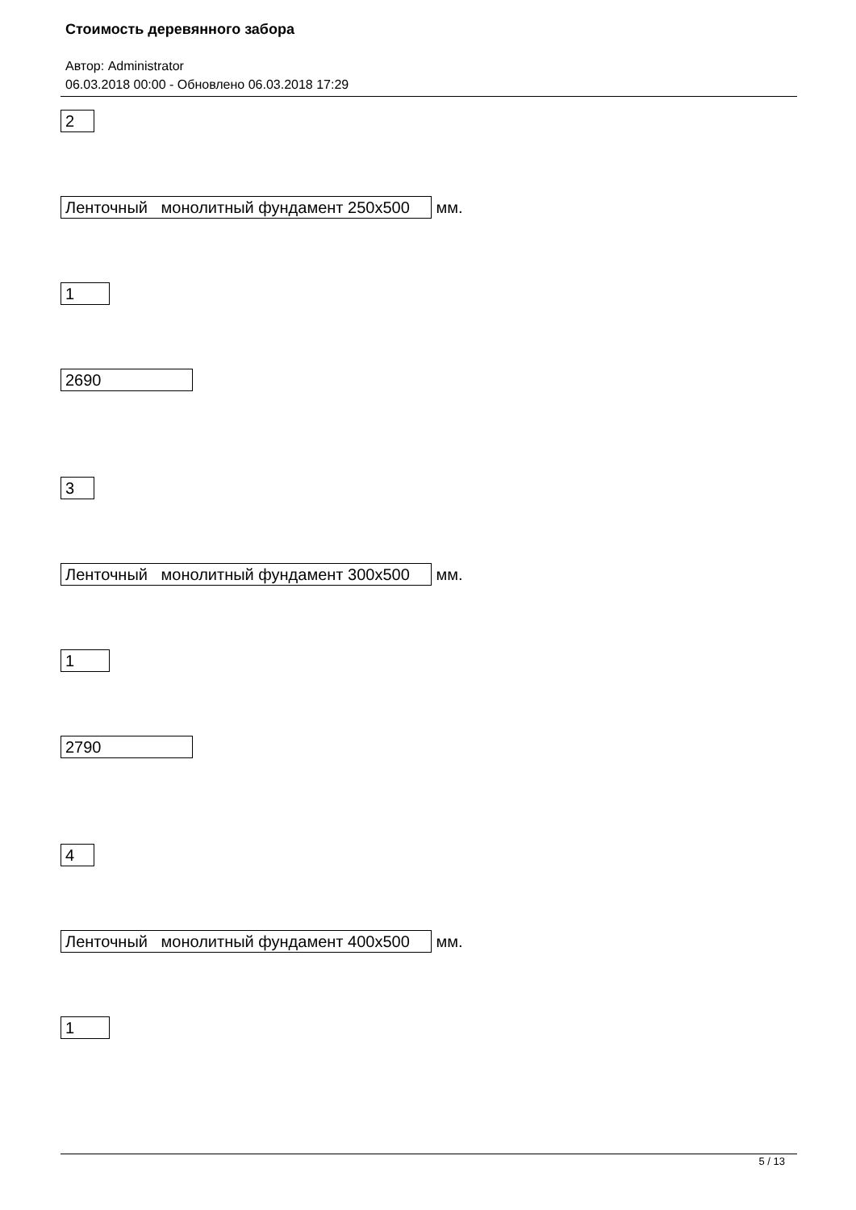Стоимость деревянного забора
Автор: Administrator
06.03.2018 00:00 - Обновлено 06.03.2018 17:29
2
Ленточный монолитный фундамент 250х500 мм.
1
2690
3
Ленточный монолитный фундамент 300х500 мм.
1
2790
4
Ленточный монолитный фундамент 400х500 мм.
1
5 / 13